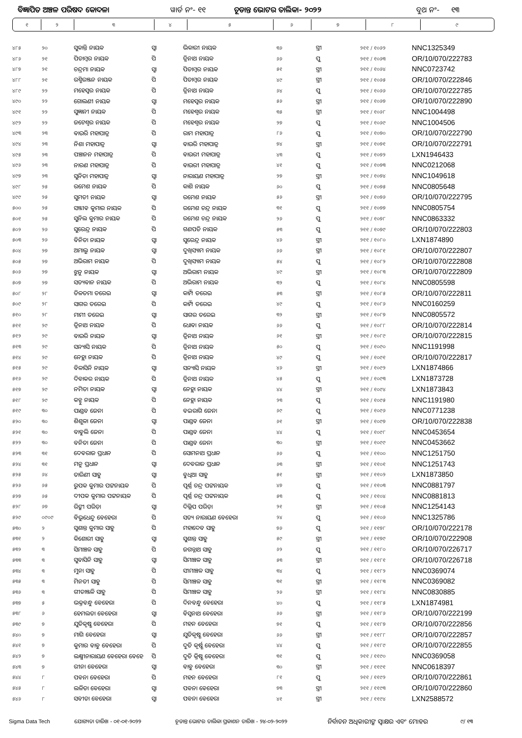ବିଜ୍ଞାପିତ ଅଞ୍ଚଳ ପରିଷଦ କୋଦଳା ୱାର୍ଡ ନଂ- ୧୧ ଚୂଡାନ୍ତ ଭୋଟର ତାଲିକା- ୨୦୨୨ ବୁଥ ନଂ- ୧୩
| ୧ | ୨ | ୩ | ୪ | ୫ | ୬ | ୭ | ୮ | ୯ |
| ୪୮୫ | ୨୦ | ସୁକାନ୍ତି ନାୟକ | ସ୍ଵା | ଭିକାରୀ ନାୟକ | ୩୬ | ସ୍ତ୍ରୀ | ୨୧୧ / ୧୦୬୨ | NNC1325349 |
| ୪୮୬ | ୨୧ | ପିତାମ୍ବର ନାୟକ | ପି | ତ୍ରିନାଥ ନାୟକ | ୬୬ | ପୁ | ୨୧୧ / ୧୦୬୩ | OR/10/070/222783 |
| ୪୮୭ | ୨୧ | ଚନ୍ଦ୍ରମା ନାୟକ | ସ୍ଵା | ପିତାମ୍ବର ନାୟକ | ୫୧ | ସ୍ତ୍ରୀ | ୨୧୧ / ୧୦୬୪ | NNC0723742 |
| ୪୮୮ | ୨୧ | ରଶ୍ମିରଞ୍ଜନ ନାୟକ | ପି | ପିତାମ୍ବର ନାୟକ | ୪୯ | ସ୍ତ୍ରୀ | ୨୧୧ / ୧୦୬୫ | OR/10/070/222846 |
| ୪୮୯ | ୨୨ | ମହେସ୍ଵର ନାୟକ | ପି | ତ୍ରିନାଥ ନାୟକ | ୬୪ | ପୁ | ୨୧୧ / ୧୦୬୬ | OR/10/070/222785 |
| ୪୯୦ | ୨୨ | ଗୋଲଣୀ ନାୟକ | ସ୍ଵା | ମହେସ୍ଵର ନାୟକ | ୫୬ | ସ୍ତ୍ରୀ | ୨୧୧ / ୧୦୬୭ | OR/10/070/222890 |
| ୪୯୧ | ୨୨ | ସୁଜ୍ଞାନୀ ନାୟକ | ପି | ମହେଶ୍ଵର ନାୟକ | ୩୫ | ସ୍ତ୍ରୀ | ୨୧୧ / ୧୦୬୮ | NNC1004498 |
| ୪୯୨ | ୨୨ | ଜଟେଶ୍ଵର ନାୟକ | ପି | ମହେଶ୍ଵର ନାୟକ | ୨୭ | ପୁ | ୨୧୧ / ୧୦୬୯ | NNC1004506 |
| ୪୯୩ | ୨୩ | ବାଉରି ମହାପାତ୍ର | ପି | ରାମ ମହାପାତ୍ର | ୮୬ | ପୁ | ୨୧୧ / ୧୦୭୦ | OR/10/070/222790 |
| ୪୯୪ | ୨୩ | ନିଶା ମହାପାତ୍ର | ସ୍ଵା | ବାଉରି ମହାପାତ୍ର | ୭୪ | ସ୍ତ୍ରୀ | ୨୧୧ / ୧୦୭୧ | OR/10/070/222791 |
| ୪୯୫ | ୨୩ | ପଞ୍ଚାନନ ମହାପାତ୍ର | ପି | ବାଉରୀ ମହାପାତ୍ର | ୪୩ | ପୁ | ୨୧୧ / ୧୦୭୨ | LXN1946433 |
| ୪୯୬ | ୨୩ | ନାରଣ ମହାପାତ୍ର | ପି | ବାଉରୀ ମହାପାତ୍ର | ୪୧ | ପୁ | ୨୧୧ / ୧୦୭୩ | NNC0212068 |
| ୪୯୭ | ୨୩ | ସୁନିତା ମହାପାତ୍ର | ସ୍ଵା | ନାରାୟଣ ମହାପାତ୍ର | ୨୭ | ସ୍ତ୍ରୀ | ୨୧୧ / ୧୦୭୪ | NNC1049618 |
| ୪୯୮ | ୨୫ | ରମେଶ ନାୟକ | ପି | କାଶି ନାୟକ | ୬୦ | ପୁ | ୨୧୧ / ୧୦୭୫ | NNC0805648 |
| ୪୯୯ | ୨୫ | ସୁମତୀ ନାୟକ | ସ୍ଵା | ରମେଶ ନାୟକ | ୫୬ | ସ୍ତ୍ରୀ | ୨୧୧ / ୧୦୭୬ | OR/10/070/222795 |
| ୫୦୦ | ୨୫ | ସଞ୍ଜୀବ କୁମାର ନାୟକ | ପି | ରମେଶ ଚନ୍ଦ୍ର ନାୟକ | ୩୧ | ପୁ | ୨୧୧ / ୧୦୭୭ | NNC0805754 |
| ୫୦୧ | ୨୫ | ସୁନିଲ କୁମାର ନାୟକ | ପି | ରମେଶ ଚନ୍ଦ୍ର ନାୟକ | ୨୬ | ପୁ | ୨୧୧ / ୧୦୭୮ | NNC0863332 |
| ୫୦୨ | ୨୬ | ସୁରେନ୍ଦ୍ର ନାୟକ | ପି | ଗଣପତି ନାୟକ | ୫୩ | ପୁ | ୨୧୧ / ୧୦୭୯ | OR/10/070/222803 |
| ୫୦୩ | ୨୬ | ବିନିତା ନାୟକ | ସ୍ଵା | ସୁରେନ୍ଦ୍ର ନାୟକ | ୪୬ | ସ୍ତ୍ରୀ | ୨୧୧ / ୧୦୮୦ | LXN1874890 |
| ୫୦୪ | ୨୭ | ଅମାଲୁ ନାୟକ | ସ୍ଵା | ଦୁଖିସ୍ୟାମ ନାୟକ | ୬୬ | ସ୍ତ୍ରୀ | ୨୧୧ / ୧୦୮୧ | OR/10/070/222807 |
| ୫୦୫ | ୨୭ | ଅଭିରାମ ନାୟକ | ପି | ଦୁଖିସ୍ୟାମ ନାୟକ | ୫୪ | ପୁ | ୨୧୧ / ୧୦୮୨ | OR/10/070/222808 |
| ୫୦୬ | ୨୭ | ଝୁନୁ ନାୟକ | ସ୍ଵା | ଅଭିରାମ ନାୟକ | ୪୯ | ସ୍ତ୍ରୀ | ୨୧୧ / ୧୦୮୩ | OR/10/070/222809 |
| ୫୦୭ | ୨୭ | ସତ୍ୟବାନ ନାୟକ | ପି | ଅଭିରାମ ନାୟକ | ୩୨ | ପୁ | ୨୧୧ / ୧୦୮୪ | NNC0805598 |
| ୫୦୮ | ୨୮ | ତିଳତମା ତରେଇ | ସ୍ଵା | କାମ୍ପି ତରେଇ | ୫୩ | ସ୍ତ୍ରୀ | ୨୧୧ / ୧୦୮୫ | OR/10/070/222811 |
| ୫୦୯ | ୨୮ | ସାଗର ତରେଇ | ପି | କାମ୍ପି ତରେଇ | ୪୯ | ପୁ | ୨୧୧ / ୧୦୮୬ | NNC0160259 |
| ୫୧୦ | ୨୮ | ମାମୀ ତରେଇ | ସ୍ଵା | ସାଗର ତରେଇ | ୩୨ | ସ୍ତ୍ରୀ | ୨୧୧ / ୧୦୮୭ | NNC0805572 |
| ୫୧୧ | ୨୯ | ତ୍ରିନାଥ ନାୟକ | ପି | ଧୋବା ନାୟକ | ୬୬ | ପୁ | ୨୧୧ / ୧୦୮୮ | OR/10/070/222814 |
| ୫୧୨ | ୨୯ | ବାଉରି ନାୟକ | ସ୍ଵା | ତ୍ରିନାଥ ନାୟକ | ୬୧ | ସ୍ତ୍ରୀ | ୨୧୧ / ୧୦୮୯ | OR/10/070/222815 |
| ୫୧୩ | ୨୯ | ସନ୍ୟାସି ନାୟକ | ପି | ତ୍ରିନାଥ ନାୟକ | ୫୦ | ପୁ | ୨୧୧ / ୧୦୯୦ | NNC1191998 |
| ୫୧୪ | ୨୯ | ନେହ୍ଲା ନାୟକ | ପି | ତ୍ରିନାଥ ନାୟକ | ୪୯ | ପୁ | ୨୧୧ / ୧୦୯୧ | OR/10/070/222817 |
| ୫୧୫ | ୨୯ | ବିଳାସିନି ନାୟକ | ସ୍ଵା | ସନ୍ୟାସି ନାୟକ | ୪୬ | ସ୍ତ୍ରୀ | ୨୧୧ / ୧୦୯୨ | LXN1874866 |
| ୫୧୬ | ୨୯ | ଦିବାକର ନାୟକ | ପି | ତ୍ରିନାଥ ନାୟକ | ୪୫ | ପୁ | ୨୧୧ / ୧୦୯୩ | LXN1873728 |
| ୫୧୭ | ୨୯ | ନମିତା ନାୟକ | ସ୍ଵା | ନେହ୍ଲା ନାୟକ | ୪୪ | ସ୍ତ୍ରୀ | ୨୧୧ / ୧୦୯୪ | LXN1873843 |
| ୫୧୮ | ୨୯ | କନ୍ହୁ ନାୟକ | ପି | ନେହ୍ଲା ନାୟକ | ୨୩ | ପୁ | ୨୧୧ / ୧୦୯୫ | NNC1191980 |
| ୫୧୯ | ୩୦ | ପାଣ୍ଡବ ଜେନା | ପି | ବଇରାଗି ଜେନା | ୬୯ | ପୁ | ୨୧୧ / ୧୦୯୬ | NNC0771238 |
| ୫୨୦ | ୩୦ | ଶିଶୁଳା ଜେନା | ସ୍ଵା | ପାଣ୍ଡବ ଜେନା | ୬୧ | ସ୍ତ୍ରୀ | ୨୧୧ / ୧୦୯୭ | OR/10/070/222838 |
| ୫୨୧ | ୩୦ | ବାବୁଲି ଜେନା | ପି | ପାଣ୍ଡବ ଜେନା | ୪୪ | ପୁ | ୨୧୧ / ୧୦୯୮ | NNC0453654 |
| ୫୨୨ | ୩୦ | ବନିତା ଜେନା | ପି | ପାଣ୍ଡବ ଜେନା | ୩୦ | ସ୍ତ୍ରୀ | ୨୧୧ / ୧୦୯୯ | NNC0453662 |
| ୫୨୩ | ୩୧ | ଦେବରାଜ ପ୍ରଧାନ | ପି | ସୋମନାଥ ପ୍ରଧାନ | ୬୬ | ପୁ | ୨୧୧ / ୧୧୦୦ | NNC1251750 |
| ୫୨୪ | ୩୧ | ମନୁ ପ୍ରଧାନ | ସ୍ଵା | ଦେବରାଜ ପ୍ରଧାନ | ୬୩ | ସ୍ତ୍ରୀ | ୨୧୧ / ୧୧୦୧ | NNC1251743 |
| ୫୨୫ | ୬୪ | ତାରିଣୀ ସାହୁ | ସ୍ଵା | ବୁଧିଆ ସାହୁ | ୫୧ | ସ୍ତ୍ରୀ | ୨୧୧ / ୧୧୦୨ | LXN1873850 |
| ୫୨୬ | ୬୫ | ରୁପକ କୁମାର ପଟ୍ଟନାୟକ | ପି | ପୂର୍ଣ୍ଣ ଚନ୍ଦ୍ର ପଟ୍ଟନାୟକ | ୪୭ | ପୁ | ୨୧୧ / ୧୧୦୩ | NNC0881797 |
| ୫୨୭ | ୬୫ | ଦୀପକ କୁମାର ପଟ୍ଟନାୟକ | ପି | ପୂର୍ଣ୍ଣ ଚନ୍ଦ୍ର ପଟ୍ଟନାୟକ | ୫୩ | ପୁ | ୨୧୧ / ୧୧୦୪ | NNC0881813 |
| ୫୨୮ | ୬୭ | ରିଙ୍କୀ ପରିଡ଼ା | ସ୍ଵା | ଦିଲ୍ଲିପ ପରିଡ଼ା | ୨୧ | ସ୍ତ୍ରୀ | ୨୧୧ / ୧୧୦୫ | NNC1254143 |
| ୫୨୯ | ୦୯୦୯ | ବିଭୁଧେନ୍ଦୁ ବେହେରା | ପି | ସତ୍ୟ ନାରାୟଣ ବେହେରା | ୨୪ | ପୁ | ୨୧୧ / ୧୧୦୬ | NNC1325786 |
| ୫୩୦ | ୨ | ସୁଶାନ୍ତ କୁମାର ସାହୁ | ପି | ମହାଦେବ ସାହୁ | ୭୬ | ପୁ | ୨୧୧ / ୧୧୭୮ | OR/10/070/222178 |
| ୫୩୧ | ୨ | କିଶୋରୀ ସାହୁ | ସ୍ଵା | ସୁଶାନ୍ତ ସାହୁ | ୫୯ | ସ୍ତ୍ରୀ | ୨୧୧ / ୧୧୭୯ | OR/10/070/222908 |
| ୫୩୨ | ୩ | ସିମାଞ୍ଚଳ ସାହୁ | ପି | ଜଗନ୍ନାଥ ସାହୁ | ୬୨ | ପୁ | ୨୧୧ / ୧୧୮୦ | OR/10/070/226717 |
| ୫୩୩ | ୩ | ସୁବାସିନି ସାହୁ | ସ୍ଵା | ସିମାଞ୍ଚଳ ସାହୁ | ୫୩ | ସ୍ତ୍ରୀ | ୨୧୧ / ୧୧୮୧ | OR/10/070/226718 |
| ୫୩୪ | ୩ | ମୁନା ସାହୁ | ପି | ସୀମାଞ୍ଚଳ ସାହୁ | ୩୪ | ପୁ | ୨୧୧ / ୧୧୮୨ | NNC0369074 |
| ୫୩୫ | ୩ | ମିନତୀ ସାହୁ | ପି | ସିମାଞ୍ଚଳ ସାହୁ | ୩୧ | ସ୍ତ୍ରୀ | ୨୧୧ / ୧୧୮୩ | NNC0369082 |
| ୫୩୬ | ୩ | ଗୀତାଞ୍ଜଳି ସାହୁ | ପି | ସିମାଞ୍ଚଳ ସାହୁ | ୨୬ | ସ୍ତ୍ରୀ | ୨୧୧ / ୧୧୮୪ | NNC0830885 |
| ୫୩୭ | ୫ | ଭକ୍ତବନ୍ଧୁ ବେହେରା | ପି | ଦିନବନ୍ଧୁ ବେହେରା | ୪୦ | ପୁ | ୨୧୧ / ୧୧୮୫ | LXN1874981 |
| ୫୩୮ | ୬ | ହେମଲତା ବେହେରା | ସ୍ଵା | ବିସ୍ଵନାଥ ବେହେରା | ୬୬ | ସ୍ତ୍ରୀ | ୨୧୧ / ୧୧୮୬ | OR/10/070/222199 |
| ୫୩୯ | ୭ | ଯୁତିକୃଷ୍ଣ ବେହେରା | ପି | ମହନ ବେହେରା | ୭୧ | ପୁ | ୨୧୧ / ୧୧୮୭ | OR/10/070/222856 |
| ୫୪୦ | ୭ | ମାଗି ବେହେରା | ସ୍ଵା | ଯୁତିକୃଷ୍ଣ ବେହେରା | ୬୬ | ସ୍ତ୍ରୀ | ୨୧୧ / ୧୧୮୮ | OR/10/070/222857 |
| ୫୪୧ | ୭ | କୁମାର ବାବୁ ବେହେରା | ପି | ଦୁତି କୃର୍ଷ୍ଣ ବେହେରା | ୪୪ | ପୁ | ୨୧୧ / ୧୧୮୯ | OR/10/070/222855 |
| ୫୪୨ | ୭ | ଲକ୍ଷ୍ମୀନାରାୟଣ ବେହେରା ବେହେ | ପି | ଦୁତି କ୍ରିଷ୍ଣ ବେହେରା | ୩୧ | ପୁ | ୨୧୧ / ୧୧୯୦ | NNC0369058 |
| ୫୪୩ | ୭ | ରୀନା ବେହେରା | ସ୍ଵା | ବାବୁ ବେହେରା | ୩୦ | ସ୍ତ୍ରୀ | ୨୧୧ / ୧୧୯୧ | NNC0618397 |
| ୫୪୪ | ୮ | ପବନା ବେହେରା | ପି | ମହନ ବେହେରା | ୮୧ | ପୁ | ୨୧୧ / ୧୧୯୨ | OR/10/070/222861 |
| ୫୪୫ | ୮ | ଲଳିତା ବେହେରା | ସ୍ଵା | ପବନା ବେହେରା | ୭୩ | ସ୍ତ୍ରୀ | ୨୧୧ / ୧୧୯୩ | OR/10/070/222860 |
| ୫୪୬ | ୮ | ସବୀତା ବେହେରା | ସ୍ଵା | ପବନା ବେହେରା | ୪୧ | ସ୍ତ୍ରୀ | ୨୧୧ / ୧୧୯୪ | LXN2588572 |
Sigma Data Tech ଯୋଗ୍ୟତା ତାରିଖ - ୦୧-୦୧-୨୦୨୨ ଚୂଡାନ୍ତ ଭୋଟର ତାଲିକା ପ୍ରକାଶନ ତାରିଖ - ୨୪-୦୨-୨୦୨୨ ନିର୍ବାଚନ ଅଧିକାରୀଙ୍କ ସ୍ଵାକ୍ଷର ଏବଂ ମୋହର ୯/ ୧୩